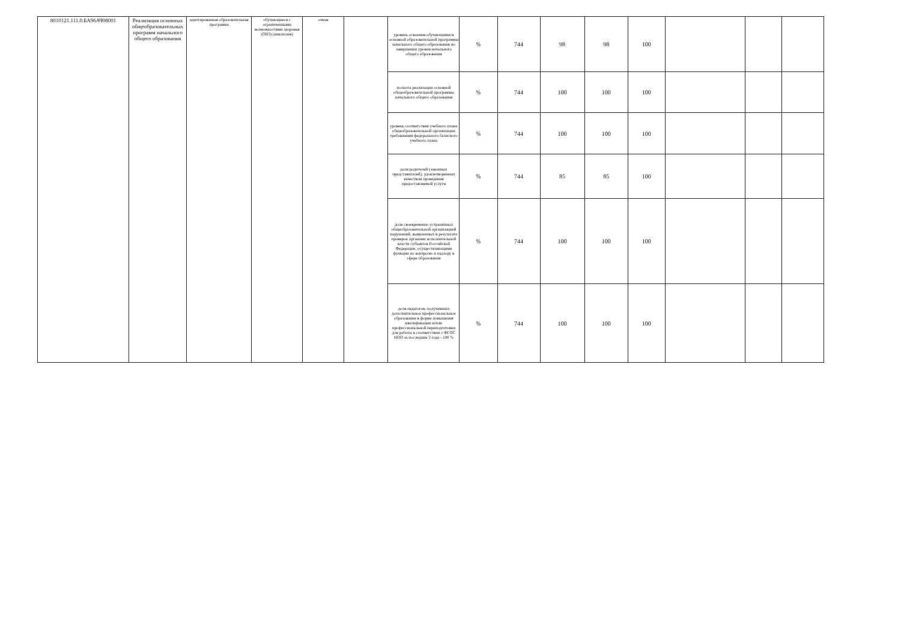| 8010121.111.0.БА96АЧ08001 | Реализация основных общеобразовательных программ начального общего образования | адаптированная образовательная программа | обучающиеся с ограниченными возможностями здоровья (ОВЗ) (инклюзия) | очная | | уровень освоения обучающимися основной образовательной программы начального общего образования по завершении уровня начального общего образования | % | 744 | 98 | 98 | 100 | | | |
| | | | | | | полнота реализации основной общеобразовательной программы начального общего образования | % | 744 | 100 | 100 | 100 | | | |
| | | | | | | уровень соответствия учебного плана общеобразовательной организации требованиям федерального базисного учебного плана | % | 744 | 100 | 100 | 100 | | | |
| | | | | | | доля родителей (законных представителей), удовлетворенных качеством проведения предоставляемой услуги | % | 744 | 85 | 85 | 100 | | | |
| | | | | | | доля своевременно устранённых общеобразовательной организацией нарушений, выявленных в результате проверок органами исполнительной власти субъектов Российской Федерации, осуществляющими функции по контролю и надзору в сфере образования | % | 744 | 100 | 100 | 100 | | | |
| | | | | | | доля педагогов, получивших дополнительное профессиональное образование в форме повышения квалификации и/или профессиональной переподготовки для работы в соответствии с ФГОС НОО за последние 3 года - 100 % | % | 744 | 100 | 100 | 100 | | | |